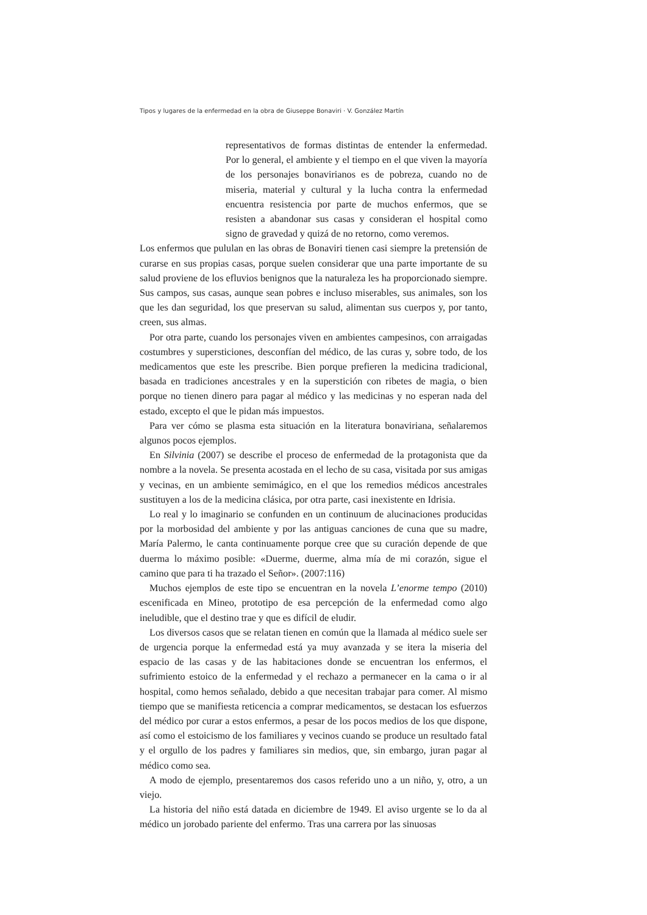Tipos y lugares de la enfermedad en la obra de Giuseppe Bonaviri · V. González Martín
representativos de formas distintas de entender la enfermedad. Por lo general, el ambiente y el tiempo en el que viven la mayoría de los personajes bonavirianos es de pobreza, cuando no de miseria, material y cultural y la lucha contra la enfermedad encuentra resistencia por parte de muchos enfermos, que se resisten a abandonar sus casas y consideran el hospital como signo de gravedad y quizá de no retorno, como veremos.
Los enfermos que pululan en las obras de Bonaviri tienen casi siempre la pretensión de curarse en sus propias casas, porque suelen considerar que una parte importante de su salud proviene de los efluvios benignos que la naturaleza les ha proporcionado siempre. Sus campos, sus casas, aunque sean pobres e incluso miserables, sus animales, son los que les dan seguridad, los que preservan su salud, alimentan sus cuerpos y, por tanto, creen, sus almas.
Por otra parte, cuando los personajes viven en ambientes campesinos, con arraigadas costumbres y supersticiones, desconfían del médico, de las curas y, sobre todo, de los medicamentos que este les prescribe. Bien porque prefieren la medicina tradicional, basada en tradiciones ancestrales y en la superstición con ribetes de magia, o bien porque no tienen dinero para pagar al médico y las medicinas y no esperan nada del estado, excepto el que le pidan más impuestos.
Para ver cómo se plasma esta situación en la literatura bonaviriana, señalaremos algunos pocos ejemplos.
En Silvinia (2007) se describe el proceso de enfermedad de la protagonista que da nombre a la novela. Se presenta acostada en el lecho de su casa, visitada por sus amigas y vecinas, en un ambiente semimágico, en el que los remedios médicos ancestrales sustituyen a los de la medicina clásica, por otra parte, casi inexistente en Idrisia.
Lo real y lo imaginario se confunden en un continuum de alucinaciones producidas por la morbosidad del ambiente y por las antiguas canciones de cuna que su madre, María Palermo, le canta continuamente porque cree que su curación depende de que duerma lo máximo posible: «Duerme, duerme, alma mía de mi corazón, sigue el camino que para ti ha trazado el Señor». (2007:116)
Muchos ejemplos de este tipo se encuentran en la novela L’enorme tempo (2010) escenificada en Mineo, prototipo de esa percepción de la enfermedad como algo ineludible, que el destino trae y que es difícil de eludir.
Los diversos casos que se relatan tienen en común que la llamada al médico suele ser de urgencia porque la enfermedad está ya muy avanzada y se itera la miseria del espacio de las casas y de las habitaciones donde se encuentran los enfermos, el sufrimiento estoico de la enfermedad y el rechazo a permanecer en la cama o ir al hospital, como hemos señalado, debido a que necesitan trabajar para comer. Al mismo tiempo que se manifiesta reticencia a comprar medicamentos, se destacan los esfuerzos del médico por curar a estos enfermos, a pesar de los pocos medios de los que dispone, así como el estoicismo de los familiares y vecinos cuando se produce un resultado fatal y el orgullo de los padres y familiares sin medios, que, sin embargo, juran pagar al médico como sea.
A modo de ejemplo, presentaremos dos casos referido uno a un niño, y, otro, a un viejo.
La historia del niño está datada en diciembre de 1949. El aviso urgente se lo da al médico un jorobado pariente del enfermo. Tras una carrera por las sinuosas